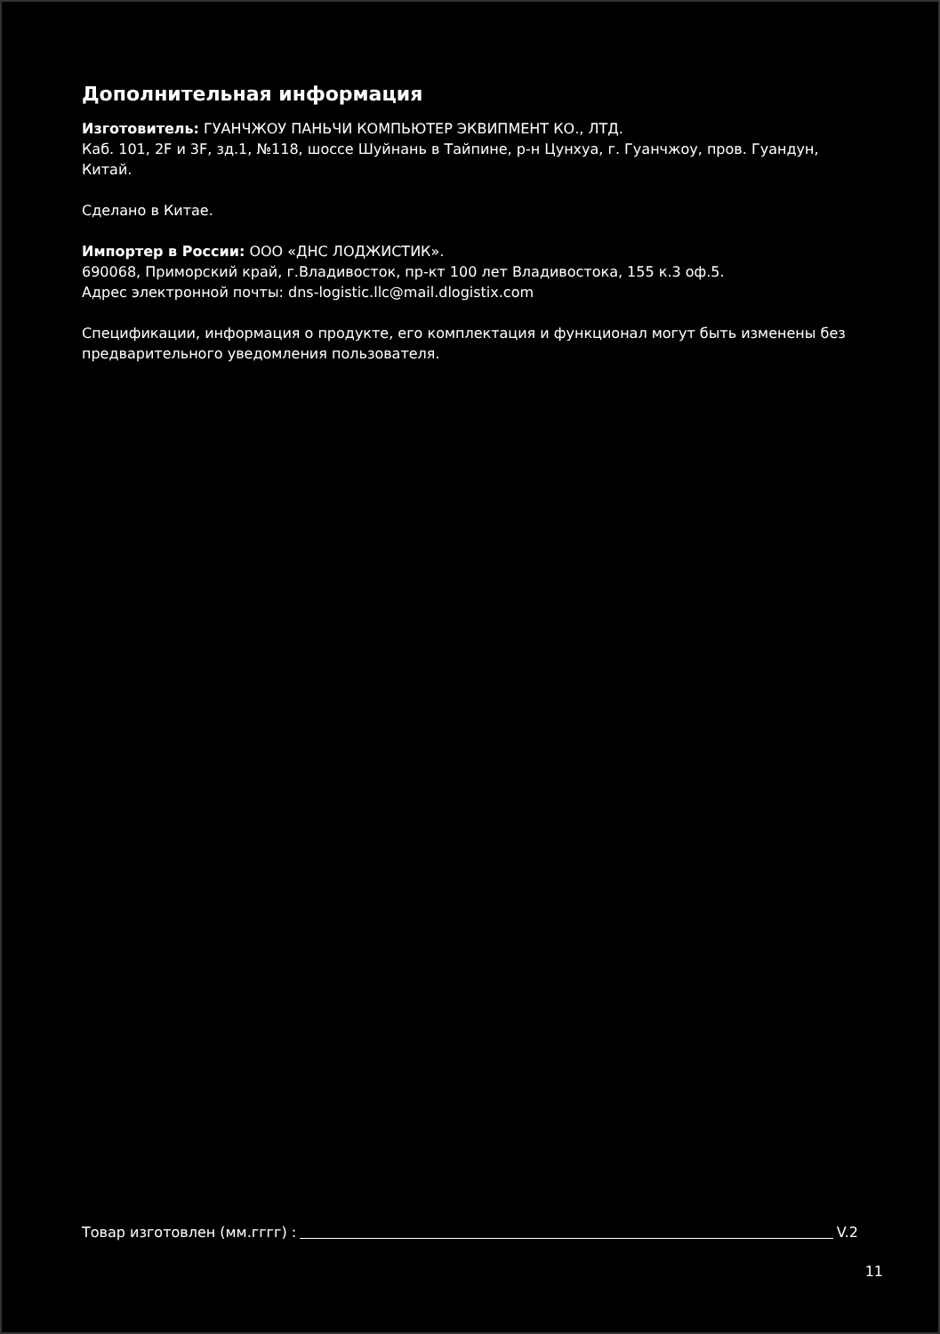Дополнительная информация
Изготовитель: ГУАНЧЖОУ ПАНЬЧИ КОМПЬЮТЕР ЭКВИПМЕНТ КО., ЛТД.
Каб. 101, 2F и 3F, зд.1, №118, шоссе Шуйнань в Тайпине, р-н Цунхуа, г. Гуанчжоу, пров. Гуандун, Китай.
Сделано в Китае.
Импортер в России: ООО «ДНС ЛОДЖИСТИК».
690068, Приморский край, г.Владивосток, пр-кт 100 лет Владивостока, 155 к.3 оф.5.
Адрес электронной почты: dns-logistic.llc@mail.dlogistix.com
Спецификации, информация о продукте, его комплектация и функционал могут быть изменены без предварительного уведомления пользователя.
Товар изготовлен (мм.гггг) : V.2
11